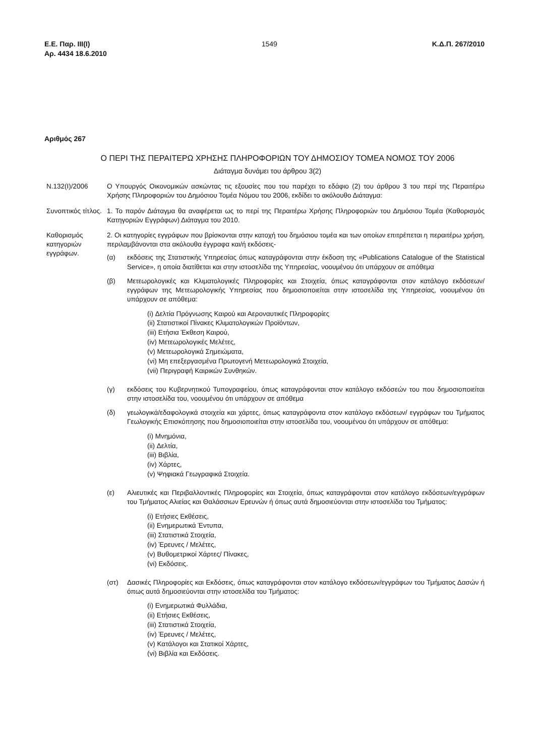Ε.Ε. Παρ. ΙΙΙ(Ι)
Αρ. 4434 18.6.2010
1549 Κ.Δ.Π. 267/2010
Αριθμός 267
Ο ΠΕΡΙ ΤΗΣ ΠΕΡΑΙΤΕΡΩ ΧΡΗΣΗΣ ΠΛΗΡΟΦΟΡΙΩΝ ΤΟΥ ΔΗΜΟΣΙΟΥ ΤΟΜΕΑ ΝΟΜΟΣ ΤΟΥ 2006
Διάταγμα δυνάμει του άρθρου 3(2)
Ν.132(Ι)/2006 Ο Υπουργός Οικονομικών ασκώντας τις εξουσίες που του παρέχει το εδάφιο (2) του άρθρου 3 του περί της Περαιτέρω Χρήσης Πληροφοριών του Δημόσιου Τομέα Νόμου του 2006, εκδίδει το ακόλουθο Διάταγμα:
Συνοπτικός τίτλος.
1. Το παρόν Διάταγμα θα αναφέρεται ως το περί της Περαιτέρω Χρήσης Πληροφοριών του Δημόσιου Τομέα (Καθορισμός Κατηγοριών Εγγράφων) Διάταγμα του 2010.
Καθορισμός κατηγοριών εγγράφων.
2. Οι κατηγορίες εγγράφων που βρίσκονται στην κατοχή του δημόσιου τομέα και των οποίων επιτρέπεται η περαιτέρω χρήση, περιλαμβάνονται στα ακόλουθα έγγραφα και/ή εκδόσεις-
(α) εκδόσεις της Στατιστικής Υπηρεσίας όπως καταγράφονται στην έκδοση της «Publications Catalogue of the Statistical Service», η οποία διατίθεται και στην ιστοσελίδα της Υπηρεσίας, νοουμένου ότι υπάρχουν σε απόθεμα
(β) Μετεωρολογικές και Κλιματολογικές Πληροφορίες και Στοιχεία, όπως καταγράφονται στον κατάλογο εκδόσεων/εγγράφων της Μετεωρολογικής Υπηρεσίας που δημοσιοποιείται στην ιστοσελίδα της Υπηρεσίας, νοουμένου ότι υπάρχουν σε απόθεμα:
(i) Δελτία Πρόγνωσης Καιρού και Αεροναυτικές Πληροφορίες
(ii) Στατιστικοί Πίνακες Κλιματολογικών Προϊόντων,
(iii) Ετήσια Έκθεση Καιρού,
(iv) Μετεωρολογικές Μελέτες,
(v) Μετεωρολογικά Σημειώματα,
(vi) Μη επεξεργασμένα Πρωτογενή Μετεωρολογικά Στοιχεία,
(vii) Περιγραφή Καιρικών Συνθηκών.
(γ) εκδόσεις του Κυβερνητικού Τυπογραφείου, όπως καταγράφονται στον κατάλογο εκδόσεών του που δημοσιοποιείται στην ιστοσελίδα του, νοουμένου ότι υπάρχουν σε απόθεμα
(δ) γεωλογικά/εδαφολογικά στοιχεία και χάρτες, όπως καταγράφοντα στον κατάλογο εκδόσεων/ εγγράφων του Τμήματος Γεωλογικής Επισκόπησης που δημοσιοποιείται στην ιστοσελίδα του, νοουμένου ότι υπάρχουν σε απόθεμα:
(i) Μνημόνια,
(ii) Δελτία,
(iii) Βιβλία,
(iv) Χάρτες,
(v) Ψηφιακά Γεωγραφικά Στοιχεία.
(ε) Αλιευτικές και Περιβαλλοντικές Πληροφορίες και Στοιχεία, όπως καταγράφονται στον κατάλογο εκδόσεων/εγγράφων του Τμήματος Αλιείας και Θαλάσσιων Ερευνών ή όπως αυτά δημοσιεύονται στην ιστοσελίδα του Τμήματος:
(i) Ετήσιες Εκθέσεις,
(ii) Ενημερωτικά Έντυπα,
(iii) Στατιστικά Στοιχεία,
(iv) Έρευνες / Μελέτες,
(v) Βυθομετρικοί Χάρτες/ Πίνακες,
(vi) Εκδόσεις.
(στ) Δασικές Πληροφορίες και Εκδόσεις, όπως καταγράφονται στον κατάλογο εκδόσεων/εγγράφων του Τμήματος Δασών ή όπως αυτά δημοσιεύονται στην ιστοσελίδα του Τμήματος:
(i) Ενημερωτικά Φυλλάδια,
(ii) Ετήσιες Εκθέσεις,
(iii) Στατιστικά Στοιχεία,
(iv) Έρευνες / Μελέτες,
(v) Κατάλογοι και Στατικοί Χάρτες,
(vi) Βιβλία και Εκδόσεις.